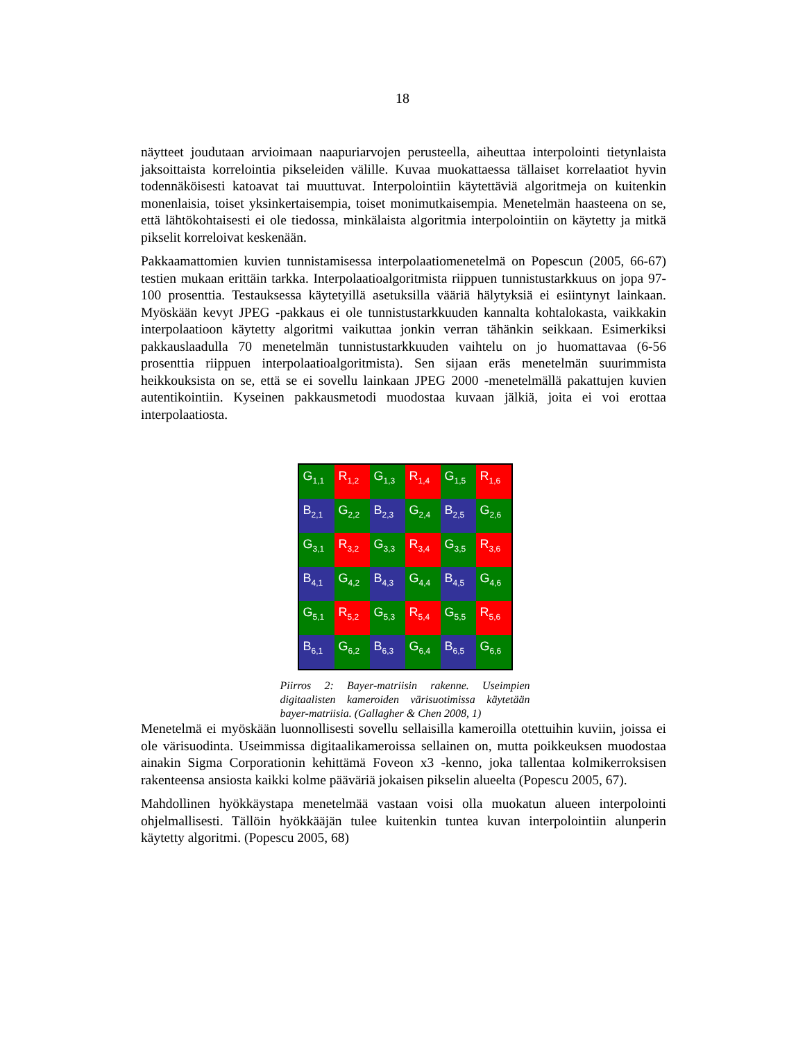18
näytteet joudutaan arvioimaan naapuriarvojen perusteella, aiheuttaa interpolointi tietynlaista jaksoittaista korrelointia pikseleiden välille. Kuvaa muokattaessa tällaiset korrelaatiot hyvin todennäköisesti katoavat tai muuttuvat. Interpolointiin käytettäviä algoritmeja on kuitenkin monenlaisia, toiset yksinkertaisempia, toiset monimutkaisempia. Menetelmän haasteena on se, että lähtökohtaisesti ei ole tiedossa, minkälaista algoritmia interpolointiin on käytetty ja mitkä pikselit korreloivat keskenään.
Pakkaamattomien kuvien tunnistamisessa interpolaatiomenetelmä on Popescun (2005, 66-67) testien mukaan erittäin tarkka. Interpolaatioalgoritmista riippuen tunnistustarkkuus on jopa 97-100 prosenttia. Testauksessa käytetyillä asetuksilla vääriä hälytyksiä ei esiintynyt lainkaan. Myöskään kevyt JPEG -pakkaus ei ole tunnistustarkkuuden kannalta kohtalokasta, vaikkakin interpolaatioon käytetty algoritmi vaikuttaa jonkin verran tähänkin seikkaan. Esimerkiksi pakkauslaadulla 70 menetelmän tunnistustarkkuuden vaihtelu on jo huomattavaa (6-56 prosenttia riippuen interpolaatioalgoritmista). Sen sijaan eräs menetelmän suurimmista heikkouksista on se, että se ei sovellu lainkaan JPEG 2000 -menetelmällä pakattujen kuvien autentikointiin. Kyseinen pakkausmetodi muodostaa kuvaan jälkiä, joita ei voi erottaa interpolaatiosta.
G<sub>1,1</sub>
R<sub>1,2</sub>
G<sub>1,3</sub>
R<sub>1,4</sub>
G<sub>1,5</sub>
R<sub>1,6</sub>
B<sub>2,1</sub>
G<sub>2,2</sub>
B<sub>2,3</sub>
G<sub>2,4</sub>
B<sub>2,5</sub>
G<sub>2,6</sub>
G<sub>3,1</sub>
R<sub>3,2</sub>
G<sub>3,3</sub>
R<sub>3,4</sub>
G<sub>3,5</sub>
R<sub>3,6</sub>
B<sub>4,1</sub>
G<sub>4,2</sub>
B<sub>4,3</sub>
G<sub>4,4</sub>
B<sub>4,5</sub>
G<sub>4,6</sub>
G<sub>5,1</sub>
R<sub>5,2</sub>
G<sub>5,3</sub>
R<sub>5,4</sub>
G<sub>5,5</sub>
R<sub>5,6</sub>
B<sub>6,1</sub>
G<sub>6,2</sub>
B<sub>6,3</sub>
G<sub>6,4</sub>
B<sub>6,5</sub>
G<sub>6,6</sub>
Piirros 2: Bayer-matriisin rakenne. Useimpien digitaalisten kameroiden värisuotimissa käytetään bayer-matriisia. (Gallagher & Chen 2008, 1)
Menetelmä ei myöskään luonnollisesti sovellu sellaisilla kameroilla otettuihin kuviin, joissa ei ole värisuodinta. Useimmissa digitaalikameroissa sellainen on, mutta poikkeuksen muodostaa ainakin Sigma Corporationin kehittämä Foveon x3 -kenno, joka tallentaa kolmikerroksisen rakenteensa ansiosta kaikki kolme pääväriä jokaisen pikselin alueelta (Popescu 2005, 67).
Mahdollinen hyökkäystapa menetelmää vastaan voisi olla muokatun alueen interpolointi ohjelmallisesti. Tällöin hyökkääjän tulee kuitenkin tuntea kuvan interpolointiin alunperin käytetty algoritmi. (Popescu 2005, 68)